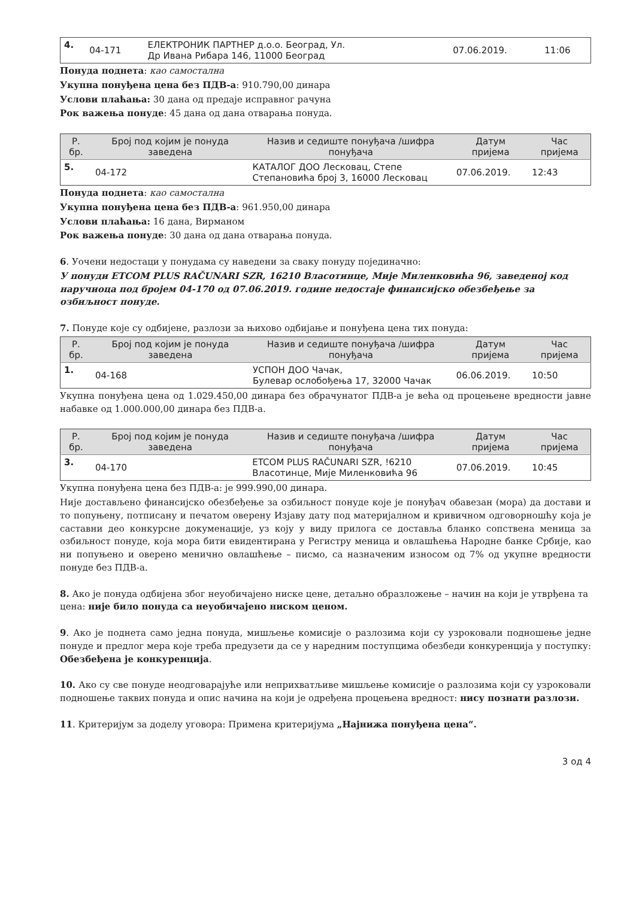| 4. | 04-171 | ЕЛЕКТРОНИК ПАРТНЕР д.о.о. Београд, Ул. Др Ивана Рибара 146, 11000 Београд | 07.06.2019. | 11:06 |
Понуда поднета: као самостална
Укупна понуђена цена без ПДВ-а: 910.790,00 динара
Услови плаћања: 30 дана од предаје исправног рачуна
Рок важења понуде: 45 дана од дана отварања понуда.
| Р. бр. | Број под којим је понуда заведена | Назив и седиште понуђача /шифра понуђача | Датум пријема | Час пријема |
| --- | --- | --- | --- | --- |
| 5. | 04-172 | КАТАЛОГ ДОО Лесковац, Степе Степановића број 3, 16000 Лесковац | 07.06.2019. | 12:43 |
Понуда поднета: као самостална
Укупна понуђена цена без ПДВ-а: 961.950,00 динара
Услови плаћања: 16 дана, Вирманом
Рок важења понуде: 30 дана од дана отварања понуда.
6. Уочени недостаци у понудама су наведени за сваку понуду појединачно:
У понуди ETCOM PLUS RAČUNARI SZR, 16210 Власотинце, Мије Миленковића 96, заведеној код наручиоца под бројем 04-170 од 07.06.2019. године недостаје финансијско обезбеђење за озбиљност понуде.
7. Понуде које су одбијене, разлози за њихово одбијање и понуђена цена тих понуда:
| Р. бр. | Број под којим је понуда заведена | Назив и седиште понуђача /шифра понуђача | Датум пријема | Час пријема |
| --- | --- | --- | --- | --- |
| 1. | 04-168 | УСПОН ДОО Чачак, Булевар ослобођења 17, 32000 Чачак | 06.06.2019. | 10:50 |
Укупна понуђена цена од 1.029.450,00 динара без обрачунатог ПДВ-а је већа од процењене вредности јавне набавке од 1.000.000,00 динара без ПДВ-а.
| Р. бр. | Број под којим је понуда заведена | Назив и седиште понуђача /шифра понуђача | Датум пријема | Час пријема |
| --- | --- | --- | --- | --- |
| 3. | 04-170 | ETCOM PLUS RAČUNARI SZR, !6210 Власотинце, Мије Миленковића 96 | 07.06.2019. | 10:45 |
Укупна понуђена цена без ПДВ-а: је 999.990,00 динара.
Није достављено финансијско обезбеђење за озбиљност понуде које је понуђач обавезан (мора) да достави и то попуњену, потписану и печатом оверену Изјаву дату под материјалном и кривичном одговорношћу која је саставни део конкурсне докуменације, уз коју у виду прилога се доставља бланко сопствена меница за озбиљност понуде, која мора бити евидентирана у Регистру меница и овлашћења Народне банке Србије, као ни попуњено и оверено менично овлашћење – писмо, са назначеним износом од 7% од укупне вредности понуде без ПДВ-а.
8. Ако је понуда одбијена због неуобичајено ниске цене, детаљно образложење – начин на који је утврђена та цена: није било понуда са неуобичајено ниском ценом.
9. Ако је поднета само једна понуда, мишљење комисије о разлозима који су узроковали подношење једне понуде и предлог мера које треба предузети да се у наредним поступцима обезбеди конкуренција у поступку: Обезбеђена је конкуренција.
10. Ако су све понуде неодговарајуће или неприхватљиве мишљење комисије о разлозима који су узроковали подношење таквих понуда и опис начина на који је одређена процењена вредност: нису познати разлози.
11. Критеријум за доделу уговора: Примена критеријума „Најнижа понуђена цена“.
3 од 4